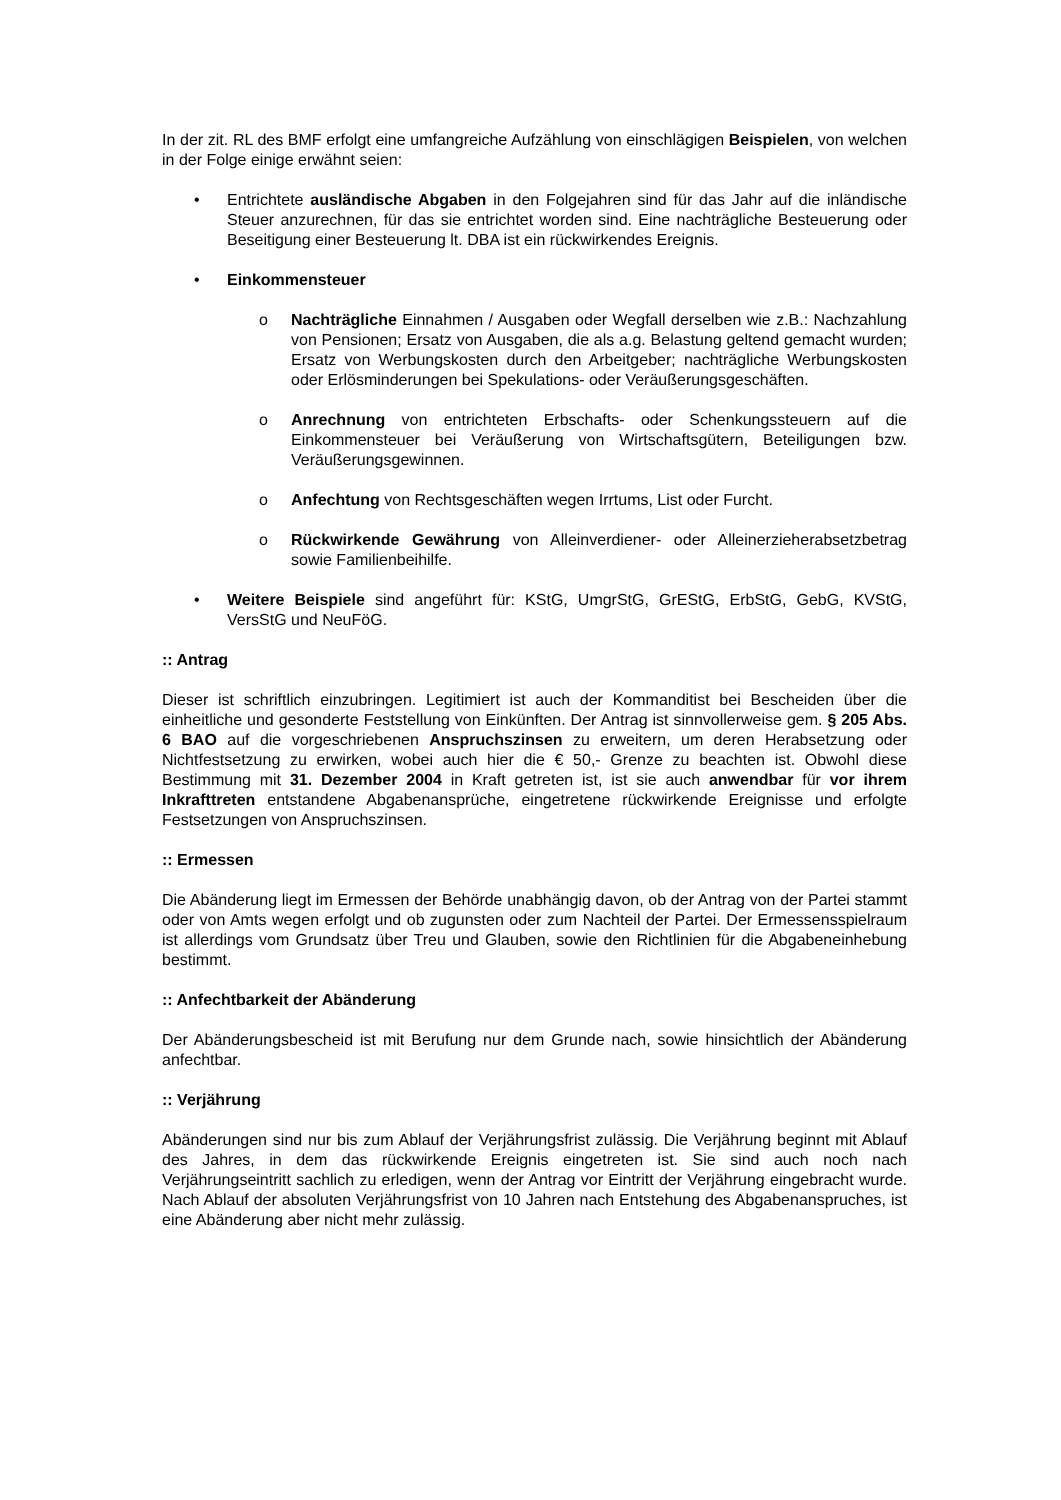In der zit. RL des BMF erfolgt eine umfangreiche Aufzählung von einschlägigen Beispielen, von welchen in der Folge einige erwähnt seien:
• Entrichtete ausländische Abgaben in den Folgejahren sind für das Jahr auf die inländische Steuer anzurechnen, für das sie entrichtet worden sind. Eine nachträgliche Besteuerung oder Beseitigung einer Besteuerung lt. DBA ist ein rückwirkendes Ereignis.
• Einkommensteuer
o Nachträgliche Einnahmen / Ausgaben oder Wegfall derselben wie z.B.: Nachzahlung von Pensionen; Ersatz von Ausgaben, die als a.g. Belastung geltend gemacht wurden; Ersatz von Werbungskosten durch den Arbeitgeber; nachträgliche Werbungskosten oder Erlösminderungen bei Spekulations- oder Veräußerungsgeschäften.
o Anrechnung von entrichteten Erbschafts- oder Schenkungssteuern auf die Einkommensteuer bei Veräußerung von Wirtschaftsgütern, Beteiligungen bzw. Veräußerungsgewinnen.
o Anfechtung von Rechtsgeschäften wegen Irrtums, List oder Furcht.
o Rückwirkende Gewährung von Alleinverdiener- oder Alleinerzieherabsetzbetrag sowie Familienbeihilfe.
• Weitere Beispiele sind angeführt für: KStG, UmgrStG, GrEStG, ErbStG, GebG, KVStG, VersStG und NeuFöG.
:: Antrag
Dieser ist schriftlich einzubringen. Legitimiert ist auch der Kommanditist bei Bescheiden über die einheitliche und gesonderte Feststellung von Einkünften. Der Antrag ist sinnvollerweise gem. § 205 Abs. 6 BAO auf die vorgeschriebenen Anspruchszinsen zu erweitern, um deren Herabsetzung oder Nichtfestsetzung zu erwirken, wobei auch hier die € 50,- Grenze zu beachten ist. Obwohl diese Bestimmung mit 31. Dezember 2004 in Kraft getreten ist, ist sie auch anwendbar für vor ihrem Inkrafttreten entstandene Abgabenansprüche, eingetretene rückwirkende Ereignisse und erfolgte Festsetzungen von Anspruchszinsen.
:: Ermessen
Die Abänderung liegt im Ermessen der Behörde unabhängig davon, ob der Antrag von der Partei stammt oder von Amts wegen erfolgt und ob zugunsten oder zum Nachteil der Partei. Der Ermessensspielraum ist allerdings vom Grundsatz über Treu und Glauben, sowie den Richtlinien für die Abgabeneinhebung bestimmt.
:: Anfechtbarkeit der Abänderung
Der Abänderungsbescheid ist mit Berufung nur dem Grunde nach, sowie hinsichtlich der Abänderung anfechtbar.
:: Verjährung
Abänderungen sind nur bis zum Ablauf der Verjährungsfrist zulässig. Die Verjährung beginnt mit Ablauf des Jahres, in dem das rückwirkende Ereignis eingetreten ist. Sie sind auch noch nach Verjährungseintritt sachlich zu erledigen, wenn der Antrag vor Eintritt der Verjährung eingebracht wurde. Nach Ablauf der absoluten Verjährungsfrist von 10 Jahren nach Entstehung des Abgabenanspruches, ist eine Abänderung aber nicht mehr zulässig.